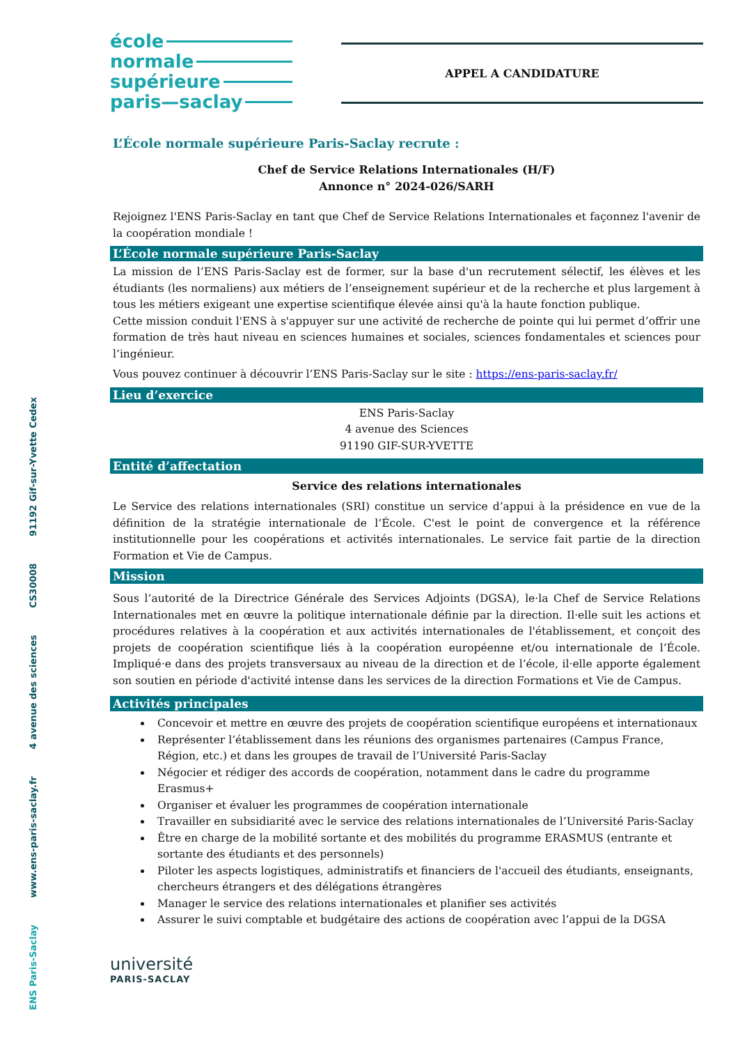ENS Paris-Saclay www.ens-paris-saclay.fr 4 avenue des sciences CS30008 91192 Gif-sur-Yvette Cedex
école
normale
supérieure
paris—saclay
APPEL A CANDIDATURE
L’École normale supérieure Paris-Saclay recrute :
Chef de Service Relations Internationales (H/F)
Annonce n° 2024-026/SARH
Rejoignez l'ENS Paris-Saclay en tant que Chef de Service Relations Internationales et façonnez l'avenir de la coopération mondiale !
L’École normale supérieure Paris-Saclay
La mission de l’ENS Paris-Saclay est de former, sur la base d'un recrutement sélectif, les élèves et les étudiants (les normaliens) aux métiers de l’enseignement supérieur et de la recherche et plus largement à tous les métiers exigeant une expertise scientifique élevée ainsi qu'à la haute fonction publique.
Cette mission conduit l'ENS à s'appuyer sur une activité de recherche de pointe qui lui permet d’offrir une formation de très haut niveau en sciences humaines et sociales, sciences fondamentales et sciences pour l’ingénieur.
Vous pouvez continuer à découvrir l’ENS Paris-Saclay sur le site : https://ens-paris-saclay.fr/
Lieu d’exercice
ENS Paris-Saclay
4 avenue des Sciences
91190 GIF-SUR-YVETTE
Entité d’affectation
Service des relations internationales
Le Service des relations internationales (SRI) constitue un service d’appui à la présidence en vue de la définition de la stratégie internationale de l’École. C'est le point de convergence et la référence institutionnelle pour les coopérations et activités internationales. Le service fait partie de la direction Formation et Vie de Campus.
Mission
Sous l’autorité de la Directrice Générale des Services Adjoints (DGSA), le·la Chef de Service Relations Internationales met en œuvre la politique internationale définie par la direction. Il·elle suit les actions et procédures relatives à la coopération et aux activités internationales de l'établissement, et conçoit des projets de coopération scientifique liés à la coopération européenne et/ou internationale de l’École. Impliqué·e dans des projets transversaux au niveau de la direction et de l’école, il·elle apporte également son soutien en période d'activité intense dans les services de la direction Formations et Vie de Campus.
Activités principales
Concevoir et mettre en œuvre des projets de coopération scientifique européens et internationaux
Représenter l’établissement dans les réunions des organismes partenaires (Campus France, Région, etc.) et dans les groupes de travail de l’Université Paris-Saclay
Négocier et rédiger des accords de coopération, notamment dans le cadre du programme Erasmus+
Organiser et évaluer les programmes de coopération internationale
Travailler en subsidiarité avec le service des relations internationales de l’Université Paris-Saclay
Être en charge de la mobilité sortante et des mobilités du programme ERASMUS (entrante et sortante des étudiants et des personnels)
Piloter les aspects logistiques, administratifs et financiers de l'accueil des étudiants, enseignants, chercheurs étrangers et des délégations étrangères
Manager le service des relations internationales et planifier ses activités
Assurer le suivi comptable et budgétaire des actions de coopération avec l’appui de la DGSA
université
PARIS-SACLAY